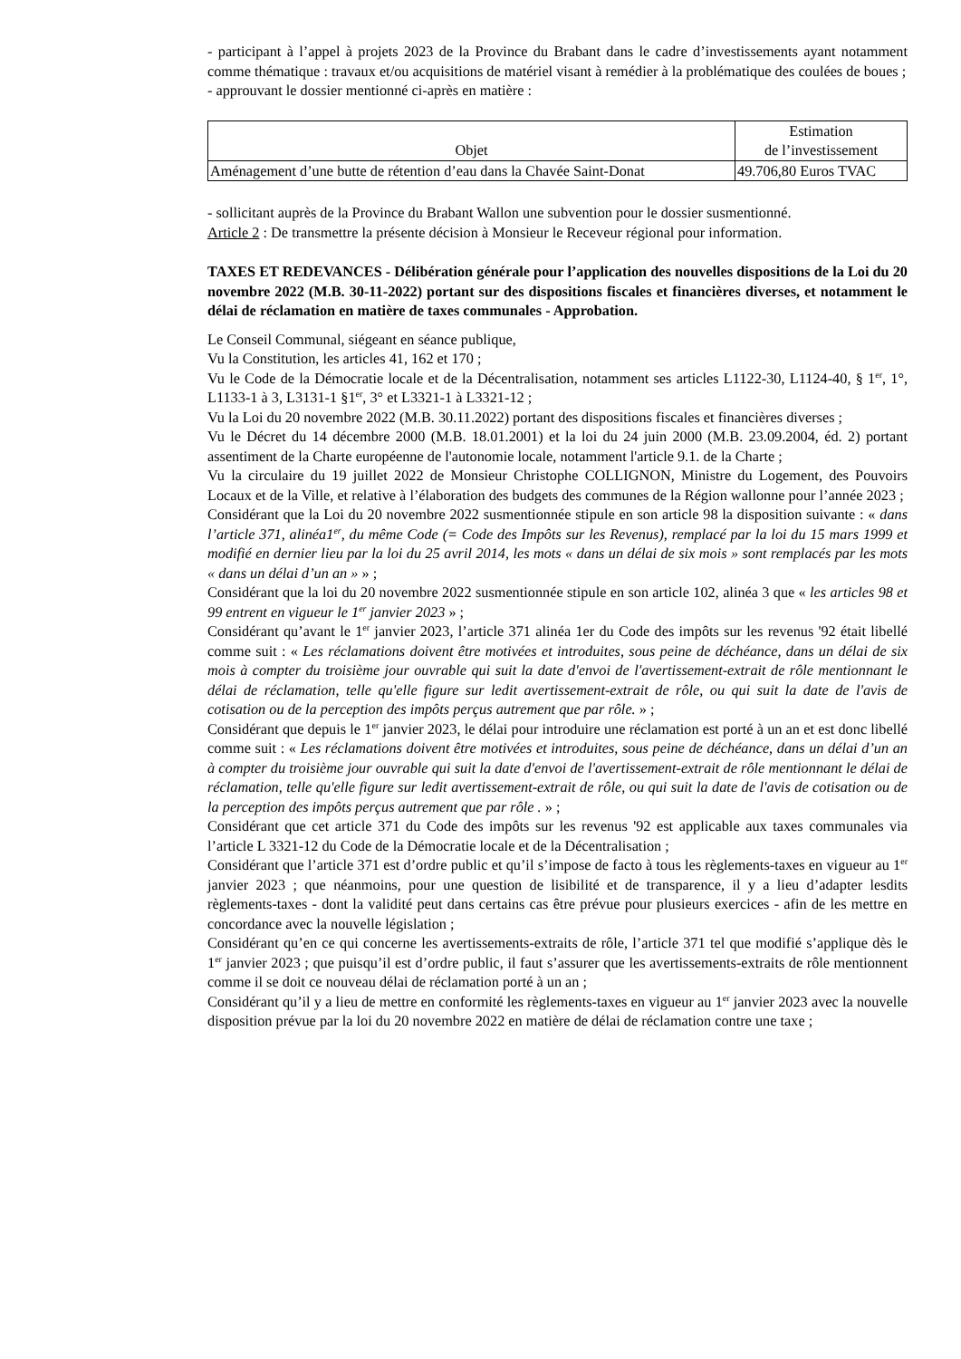- participant à l’appel à projets 2023 de la Province du Brabant dans le cadre d’investissements ayant notamment comme thématique : travaux et/ou acquisitions de matériel visant à remédier à la problématique des coulées de boues ;
- approuvant le dossier mentionné ci-après en matière :
| Objet | Estimation de l’investissement |
| Aménagement d’une butte de rétention d’eau dans la Chavée Saint-Donat | 49.706,80 Euros TVAC |
- sollicitant auprès de la Province du Brabant Wallon une subvention pour le dossier susmentionné.
Article 2 : De transmettre la présente décision à Monsieur le Receveur régional pour information.
TAXES ET REDEVANCES - Délibération générale pour l’application des nouvelles dispositions de la Loi du 20 novembre 2022 (M.B. 30-11-2022) portant sur des dispositions fiscales et financières diverses, et notamment le délai de réclamation en matière de taxes communales - Approbation.
Le Conseil Communal, siégeant en séance publique,
Vu la Constitution, les articles 41, 162 et 170 ;
Vu le Code de la Démocratie locale et de la Décentralisation, notamment ses articles L1122-30, L1124-40, § 1<sup>er</sup>, 1°, L1133-1 à 3, L3131-1 §1<sup>er</sup>, 3° et L3321-1 à L3321-12 ;
Vu la Loi du 20 novembre 2022 (M.B. 30.11.2022) portant des dispositions fiscales et financières diverses ;
Vu le Décret du 14 décembre 2000 (M.B. 18.01.2001) et la loi du 24 juin 2000 (M.B. 23.09.2004, éd. 2) portant assentiment de la Charte européenne de l'autonomie locale, notamment l'article 9.1. de la Charte ;
Vu la circulaire du 19 juillet 2022 de Monsieur Christophe COLLIGNON, Ministre du Logement, des Pouvoirs Locaux et de la Ville, et relative à l’élaboration des budgets des communes de la Région wallonne pour l’année 2023 ;
Considérant que la Loi du 20 novembre 2022 susmentionnée stipule en son article 98 la disposition suivante : « dans l’article 371, alinéa1<sup>er</sup>, du même Code (= Code des Impôts sur les Revenus), remplacé par la loi du 15 mars 1999 et modifié en dernier lieu par la loi du 25 avril 2014, les mots « dans un délai de six mois » sont remplacés par les mots « dans un délai d’un an » » ;
Considérant que la loi du 20 novembre 2022 susmentionnée stipule en son article 102, alinéa 3 que « les articles 98 et 99 entrent en vigueur le 1<sup>er</sup> janvier 2023 » ;
Considérant qu’avant le 1<sup>er</sup> janvier 2023, l’article 371 alinéa 1er du Code des impôts sur les revenus '92 était libellé comme suit : « Les réclamations doivent être motivées et introduites, sous peine de déchéance, dans un délai de six mois à compter du troisième jour ouvrable qui suit la date d'envoi de l'avertissement-extrait de rôle mentionnant le délai de réclamation, telle qu'elle figure sur ledit avertissement-extrait de rôle, ou qui suit la date de l'avis de cotisation ou de la perception des impôts perçus autrement que par rôle. » ;
Considérant que depuis le 1<sup>er</sup> janvier 2023, le délai pour introduire une réclamation est porté à un an et est donc libellé comme suit : « Les réclamations doivent être motivées et introduites, sous peine de déchéance, dans un délai d’un an à compter du troisième jour ouvrable qui suit la date d'envoi de l'avertissement-extrait de rôle mentionnant le délai de réclamation, telle qu'elle figure sur ledit avertissement-extrait de rôle, ou qui suit la date de l'avis de cotisation ou de la perception des impôts perçus autrement que par rôle . » ;
Considérant que cet article 371 du Code des impôts sur les revenus '92 est applicable aux taxes communales via l’article L 3321-12 du Code de la Démocratie locale et de la Décentralisation ;
Considérant que l’article 371 est d’ordre public et qu’il s’impose de facto à tous les règlements-taxes en vigueur au 1<sup>er</sup> janvier 2023 ; que néanmoins, pour une question de lisibilité et de transparence, il y a lieu d’adapter lesdits règlements-taxes - dont la validité peut dans certains cas être prévue pour plusieurs exercices - afin de les mettre en concordance avec la nouvelle législation ;
Considérant qu’en ce qui concerne les avertissements-extraits de rôle, l’article 371 tel que modifié s’applique dès le 1<sup>er</sup> janvier 2023 ; que puisqu’il est d’ordre public, il faut s’assurer que les avertissements-extraits de rôle mentionnent comme il se doit ce nouveau délai de réclamation porté à un an ;
Considérant qu’il y a lieu de mettre en conformité les règlements-taxes en vigueur au 1<sup>er</sup> janvier 2023 avec la nouvelle disposition prévue par la loi du 20 novembre 2022 en matière de délai de réclamation contre une taxe ;